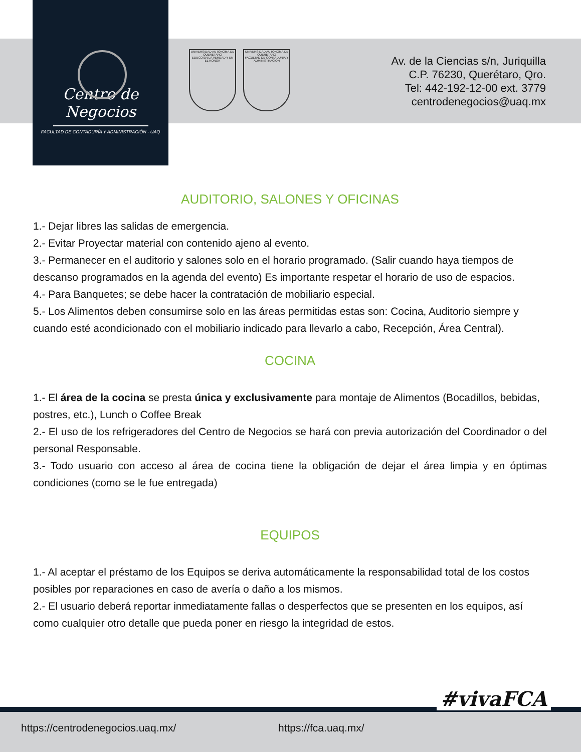Centro de Negocios
FACULTAD DE CONTADURÍA Y ADMINISTRACIÓN - UAQ
UNIVERSIDAD AUTONOMA DE QUERETARO
EDUCO EN LA VERDAD Y EN EL HONOR
UNIVERSIDAD AUTONOMA DE QUERETARO
FACULTAD DE CONTADURIA Y ADMINISTRACION
Av. de la Ciencias s/n, Juriquilla
C.P. 76230, Querétaro, Qro.
Tel: 442-192-12-00 ext. 3779
centrodenegocios@uaq.mx
AUDITORIO, SALONES Y OFICINAS
1.- Dejar libres las salidas de emergencia.
2.- Evitar Proyectar material con contenido ajeno al evento.
3.- Permanecer en el auditorio y salones solo en el horario programado. (Salir cuando haya tiempos de descanso programados en la agenda del evento) Es importante respetar el horario de uso de espacios.
4.- Para Banquetes; se debe hacer la contratación de mobiliario especial.
5.- Los Alimentos deben consumirse solo en las áreas permitidas estas son: Cocina, Auditorio siempre y cuando esté acondicionado con el mobiliario indicado para llevarlo a cabo, Recepción, Área Central).
COCINA
1.- El área de la cocina se presta única y exclusivamente para montaje de Alimentos (Bocadillos, bebidas, postres, etc.), Lunch o Coffee Break
2.- El uso de los refrigeradores del Centro de Negocios se hará con previa autorización del Coordinador o del personal Responsable.
3.- Todo usuario con acceso al área de cocina tiene la obligación de dejar el área limpia y en óptimas condiciones (como se le fue entregada)
EQUIPOS
1.- Al aceptar el préstamo de los Equipos se deriva automáticamente la responsabilidad total de los costos posibles por reparaciones en caso de avería o daño a los mismos.
2.- El usuario deberá reportar inmediatamente fallas o desperfectos que se presenten en los equipos, así como cualquier otro detalle que pueda poner en riesgo la integridad de estos.
#vivaFCA
https://centrodenegocios.uaq.mx/ https://fca.uaq.mx/